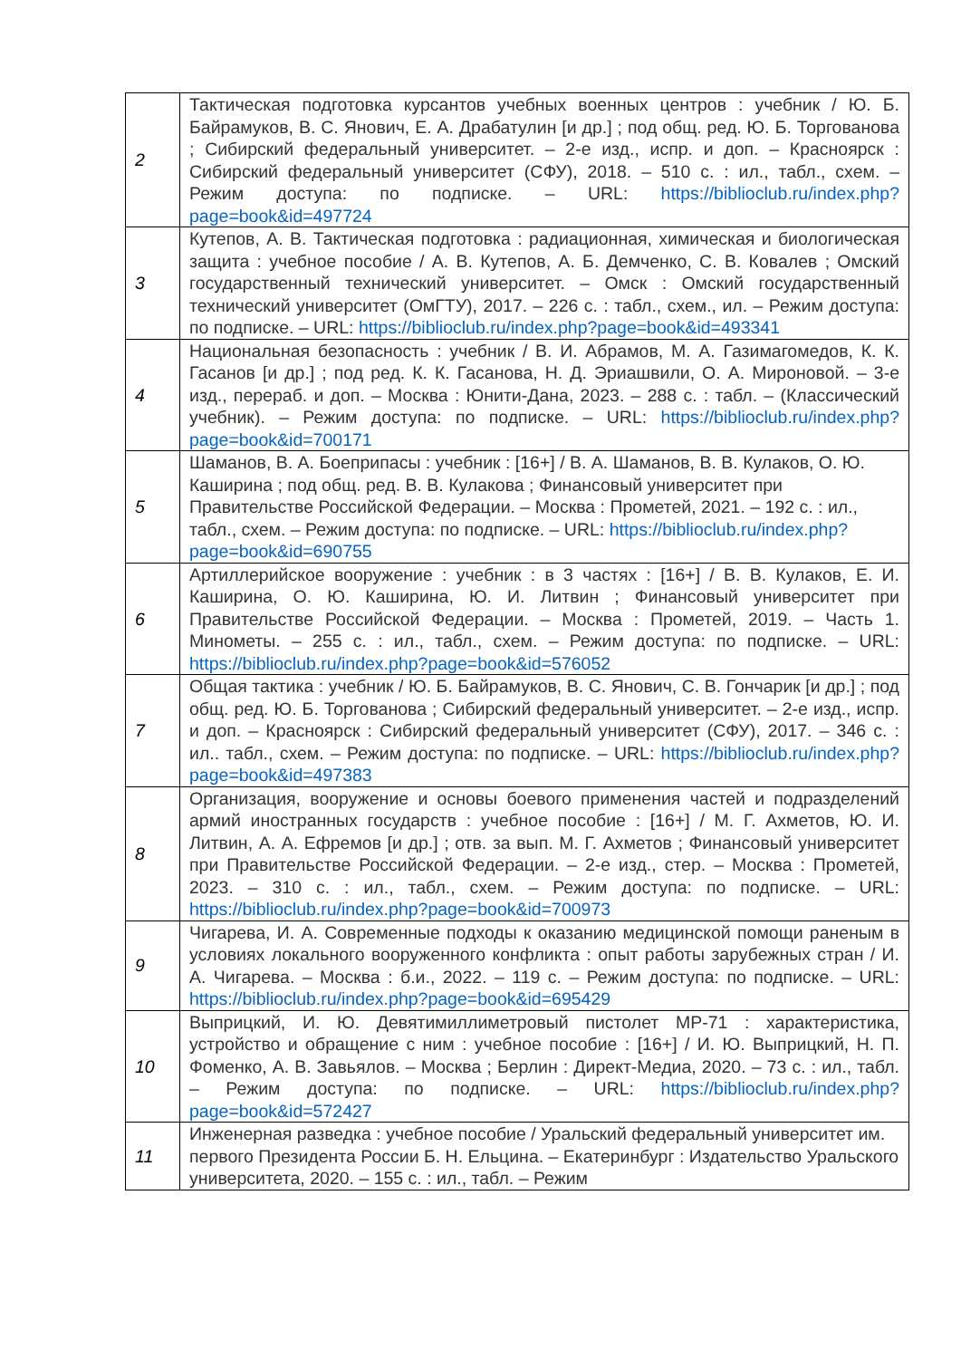| 2 | Тактическая подготовка курсантов учебных военных центров : учебник / Ю. Б. Байрамуков, В. С. Янович, Е. А. Драбатулин [и др.] ; под общ. ред. Ю. Б. Торгованова ; Сибирский федеральный университет. – 2-е изд., испр. и доп. – Красноярск : Сибирский федеральный университет (СФУ), 2018. – 510 с. : ил., табл., схем. – Режим доступа: по подписке. – URL: https://biblioclub.ru/index.php?page=book&id=497724 |
| 3 | Кутепов, А. В. Тактическая подготовка : радиационная, химическая и биологическая защита : учебное пособие / А. В. Кутепов, А. Б. Демченко, С. В. Ковалев ; Омский государственный технический университет. – Омск : Омский государственный технический университет (ОмГТУ), 2017. – 226 с. : табл., схем., ил. – Режим доступа: по подписке. – URL: https://biblioclub.ru/index.php?page=book&id=493341 |
| 4 | Национальная безопасность : учебник / В. И. Абрамов, М. А. Газимагомедов, К. К. Гасанов [и др.] ; под ред. К. К. Гасанова, Н. Д. Эриашвили, О. А. Мироновой. – 3-е изд., перераб. и доп. – Москва : Юнити-Дана, 2023. – 288 с. : табл. – (Классический учебник). – Режим доступа: по подписке. – URL: https://biblioclub.ru/index.php?page=book&id=700171 |
| 5 | Шаманов, В. А. Боеприпасы : учебник : [16+] / В. А. Шаманов, В. В. Кулаков, О. Ю. Каширина ; под общ. ред. В. В. Кулакова ; Финансовый университет при Правительстве Российской Федерации. – Москва : Прометей, 2021. – 192 с. : ил., табл., схем. – Режим доступа: по подписке. – URL: https://biblioclub.ru/index.php?page=book&id=690755 |
| 6 | Артиллерийское вооружение : учебник : в 3 частях : [16+] / В. В. Кулаков, Е. И. Каширина, О. Ю. Каширина, Ю. И. Литвин ; Финансовый университет при Правительстве Российской Федерации. – Москва : Прометей, 2019. – Часть 1. Минометы. – 255 с. : ил., табл., схем. – Режим доступа: по подписке. – URL: https://biblioclub.ru/index.php?page=book&id=576052 |
| 7 | Общая тактика : учебник / Ю. Б. Байрамуков, В. С. Янович, С. В. Гончарик [и др.] ; под общ. ред. Ю. Б. Торгованова ; Сибирский федеральный университет. – 2-е изд., испр. и доп. – Красноярск : Сибирский федеральный университет (СФУ), 2017. – 346 с. : ил.. табл., схем. – Режим доступа: по подписке. – URL: https://biblioclub.ru/index.php?page=book&id=497383 |
| 8 | Организация, вооружение и основы боевого применения частей и подразделений армий иностранных государств : учебное пособие : [16+] / М. Г. Ахметов, Ю. И. Литвин, А. А. Ефремов [и др.] ; отв. за вып. М. Г. Ахметов ; Финансовый университет при Правительстве Российской Федерации. – 2-е изд., стер. – Москва : Прометей, 2023. – 310 с. : ил., табл., схем. – Режим доступа: по подписке. – URL: https://biblioclub.ru/index.php?page=book&id=700973 |
| 9 | Чигарева, И. А. Современные подходы к оказанию медицинской помощи раненым в условиях локального вооруженного конфликта : опыт работы зарубежных стран / И. А. Чигарева. – Москва : б.и., 2022. – 119 с. – Режим доступа: по подписке. – URL: https://biblioclub.ru/index.php?page=book&id=695429 |
| 10 | Выприцкий, И. Ю. Девятимиллиметровый пистолет МР-71 : характеристика, устройство и обращение с ним : учебное пособие : [16+] / И. Ю. Выприцкий, Н. П. Фоменко, А. В. Завьялов. – Москва ; Берлин : Директ-Медиа, 2020. – 73 с. : ил., табл. – Режим доступа: по подписке. – URL: https://biblioclub.ru/index.php?page=book&id=572427 |
| 11 | Инженерная разведка : учебное пособие / Уральский федеральный университет им. первого Президента России Б. Н. Ельцина. – Екатеринбург : Издательство Уральского университета, 2020. – 155 с. : ил., табл. – Режим |